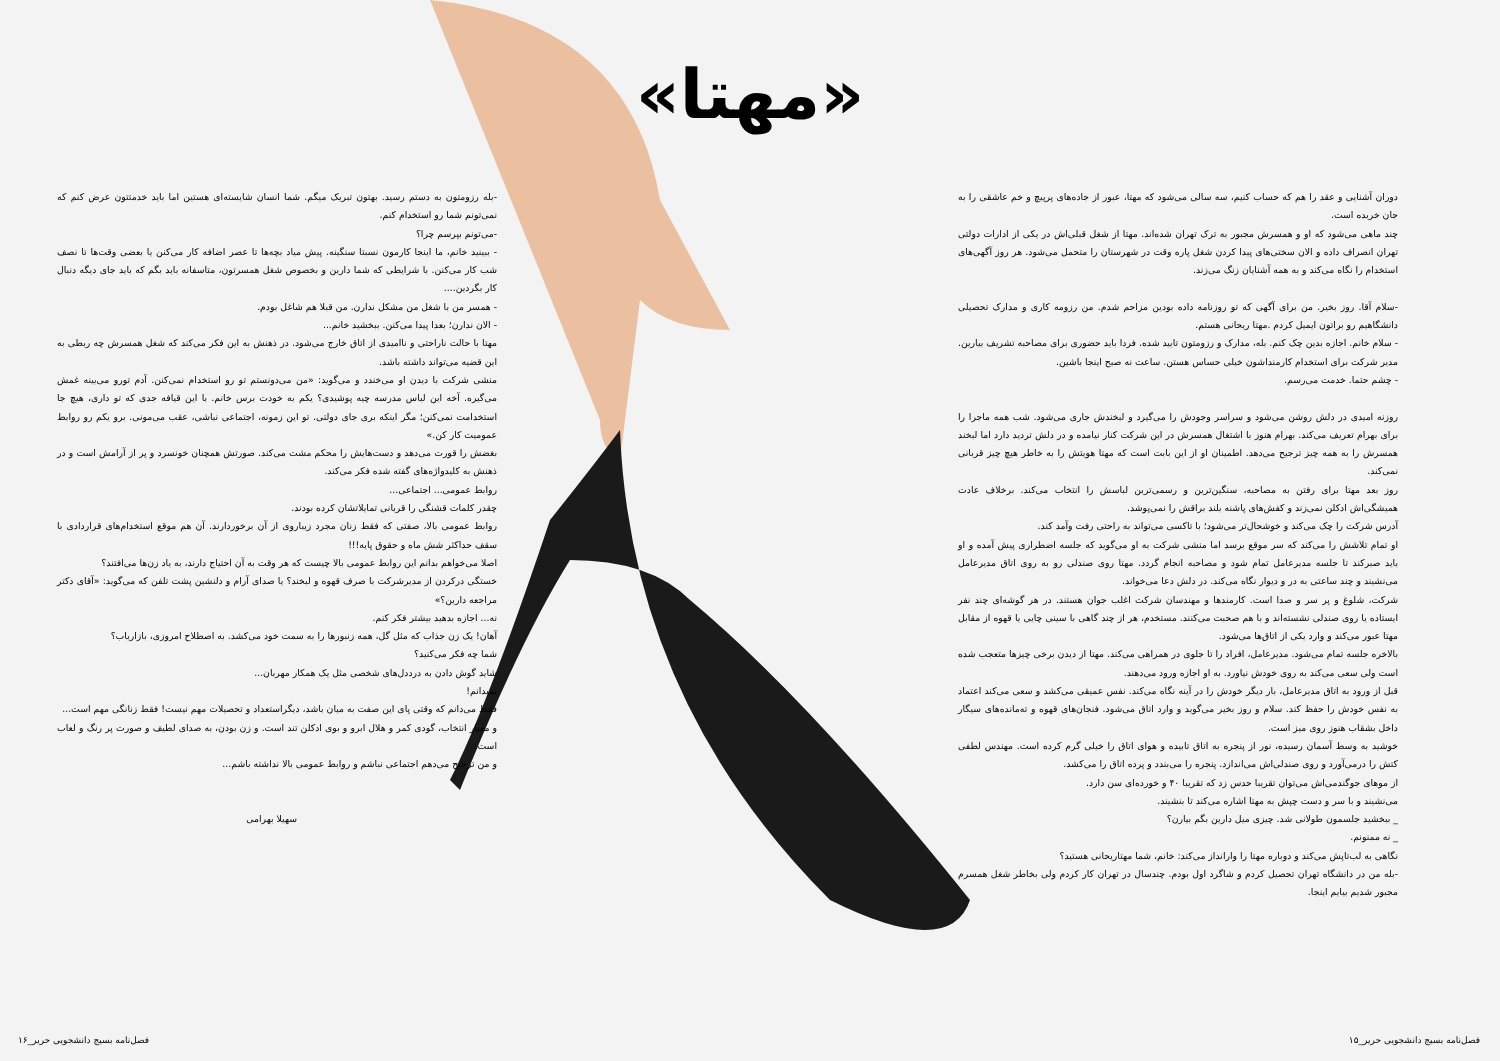«مهتا»
دوران آشنایی و عقد را هم که حساب کنیم، سه سالی می‌شود که مهتا، عبور از جاده‌های پرپیچ و خم عاشقی را به جان خریده است.
چند ماهی می‌شود که او و همسرش مجبور به ترک تهران شده‌اند. مهتا از شغل قبلی‌اش در یکی از ادارات دولتی تهران انصراف داده و الان سختی‌های پیدا کردن شغل پاره وقت در شهرستان را متحمل می‌شود. هر روز آگهی‌های استخدام را نگاه می‌کند و به همه آشنایان زنگ می‌زند.
-سلام آقا. روز بخیر. من برای آگهی که تو روزنامه داده بودین مزاحم شدم. من رزومه کاری و مدارک تحصیلی دانشگاهیم رو براتون ایمیل کردم .مهتا ریحانی هستم.
- سلام خانم. اجازه بدین چک کنم. بله، مدارک و رزومتون تایید شده. فردا باید حضوری برای مصاحبه تشریف بیارین. مدیر شرکت برای استخدام کارمنداشون خیلی حساس هستن. ساعت نه صبح اینجا باشین.
- چشم حتما. خدمت می‌رسم.
روزنه امیدی در دلش روشن می‌شود و سراسر وجودش را می‌گیرد و لبخندش جاری می‌شود. شب همه ماجرا را برای بهرام تعریف می‌کند. بهرام هنوز با اشتغال همسرش در این شرکت کنار نیامده و در دلش تردید دارد اما لبخند همسرش را به همه چیز ترجیح می‌دهد. اطمینان او از این بابت است که مهتا هویتش را به خاطر هیچ چیز قربانی نمی‌کند.
روز بعد مهتا برای رفتن به مصاحبه، سنگین‌ترین و رسمی‌ترین لباسش را انتخاب می‌کند. برخلاف عادت همیشگی‌اش ادکلن نمی‌زند و کفش‌های پاشنه بلند براقش را نمی‌پوشد.
آدرس شرکت را چک می‌کند و خوشحال‌تر می‌شود؛ با تاکسی می‌تواند به راحتی رفت وآمد کند.
او تمام تلاشش را می‌کند که سر موقع برسد اما منشی شرکت به او می‌گوید که جلسه اضطراری پیش آمده و او باید صبرکند تا جلسه مدیرعامل تمام شود و مصاحبه انجام گردد. مهتا روی صندلی رو به روی اتاق مدیرعامل می‌نشیند و چند ساعتی به در و دیوار نگاه می‌کند. در دلش دعا می‌خواند.
شرکت، شلوغ و پر سر و صدا است. کارمندها و مهندسان شرکت اغلب جوان هستند. در هر گوشه‌ای چند نفر ایستاده یا روی صندلی نشسته‌اند و با هم صحبت می‌کنند. مستخدم، هر از چند گاهی با سینی چایی یا قهوه از مقابل مهتا عبور می‌کند و وارد یکی از اتاق‌ها می‌شود.
بالاخره جلسه تمام می‌شود. مدیرعامل، افراد را تا جلوی در همراهی می‌کند. مهتا از دیدن برخی چیزها متعجب شده است ولی سعی می‌کند به روی خودش نیاورد. به او اجازه ورود می‌دهند.
قبل از ورود به اتاق مدیرعامل، بار دیگر خودش را در آینه نگاه می‌کند. نفس عمیقی می‌کشد و سعی می‌کند اعتماد به نفس خودش را حفظ کند. سلام و روز بخیر می‌گوید و وارد اتاق می‌شود. فنجان‌های قهوه و ته‌مانده‌های سیگار داخل بشقاب هنوز روی میز است.
خوشید به وسط آسمان رسیده، نور از پنجره به اتاق تابیده و هوای اتاق را خیلی گرم کرده است. مهندس لطفی کتش را درمی‌آورد و روی صندلی‌اش می‌اندازد. پنجره را می‌بندد و پرده اتاق را می‌کشد.
از موهای جوگندمی‌اش می‌توان تقریبا حدس زد که تقریبا ۴۰ و خورده‌ای سن دارد.
می‌نشیند و با سر و دست چپش به مهتا اشاره می‌کند تا بنشیند.
_ ببخشید جلسمون طولانی شد. چیزی میل دارین بگم بیارن؟
_ نه ممنونم.
نگاهی به لب‌تاپش می‌کند و دوباره مهتا را وارانداز می‌کند: خانم، شما مهتاریحانی هستید؟
-بله من در دانشگاه تهران تحصیل کردم و شاگرد اول بودم. چندسال در تهران کار کردم ولی بخاطر شغل همسرم مجبور شدیم بیایم اینجا.
-بله رزومتون به دستم رسید. بهتون تبریک میگم. شما انسان شایسته‌ای هستین اما باید خدمتتون عرض کنم که نمی‌تونم شما رو استخدام کنم.
-می‌تونم بپرسم چرا؟
- ببینید خانم، ما اینجا کارمون نسبتا سنگینه. پیش میاد بچه‌ها تا عصر اضافه کار می‌کنن یا بعضی وقت‌ها تا نصف شب کار می‌کنن. با شرایطی که شما دارین و بخصوص شغل همسرتون، متاسفانه باید بگم که باید جای دیگه دنبال کار بگردین....
- همسر من با شغل من مشکل ندارن. من قبلا هم شاغل بودم.
- الان ندارن؛ بعدا پیدا می‌کنن. ببخشید خانم...
مهتا با حالت ناراحتی و ناامیدی از اتاق خارج می‌شود. در ذهنش به این فکر می‌کند که شغل همسرش چه ربطی به این قضیه می‌تواند داشته باشد.
منشی شرکت با دیدن او می‌خندد و می‌گوید: «من می‌دونستم تو رو استخدام نمی‌کنن. آدم تورو می‌بینه غمش می‌گیره. آخه این لباس مدرسه چیه پوشیدی؟ یکم به خودت برس خانم. با این قیافه جدی که تو داری، هیچ جا استخدامت نمی‌کنن؛ مگر اینکه بری جای دولتی. تو این زمونه، اجتماعی نباشی، عقب می‌مونی. برو یکم رو روابط عمومیت کار کن.»
بغضش را قورت می‌دهد و دست‌هایش را محکم مشت می‌کند. صورتش همچنان خونسرد و پر از آرامش است و در ذهنش به کلیدواژه‌های گفته شده فکر می‌کند.
روابط عمومی... اجتماعی...
چقدر کلمات قشنگی را قربانی تمایلاتشان کرده بودند.
روابط عمومی بالا، صفتی که فقط زنان مجرد زیباروی از آن برخوردارند. آن هم موقع استخدام‌های قراردادی با سقف حداکثر شش ماه و حقوق پایه!!!
اصلا می‌خواهم بدانم این روابط عمومی بالا چیست که هر وقت به آن احتیاج دارند، به یاد زن‌ها می‌افتند؟
خستگی درکردن از مدیرشرکت با صرف قهوه و لبخند؟ یا صدای آرام و دلنشین پشت تلفن که می‌گوید: «آقای دکتر مراجعه دارین؟»
نه... اجازه بدهید بیشتر فکر کنم.
آهان! یک زن جذاب که مثل گل، همه زنبورها را به سمت خود می‌کشد. به اصطلاح امروزی، بازاریاب؟
شما چه فکر می‌کنید؟
شاید گوش دادن به درددل‌های شخصی مثل یک همکار مهربان...
نمیدانم!
فقط می‌دانم که وقتی پای این صفت به میان باشد، دیگراستعداد و تحصیلات مهم نیست! فقط زنانگی مهم است...
و معیار انتخاب، گودی کمر و هلال ابرو و بوی ادکلن تند است. و زن بودن، به صدای لطیف و صورت پر رنگ و لعاب است.
و من ترجیح می‌دهم اجتماعی نباشم و روابط عمومی بالا نداشته باشم...
سهیلا بهرامی
فصل‌نامه بسیج دانشجویی حریر_۱۵ فصل‌نامه بسیج دانشجویی حریر_۱۶